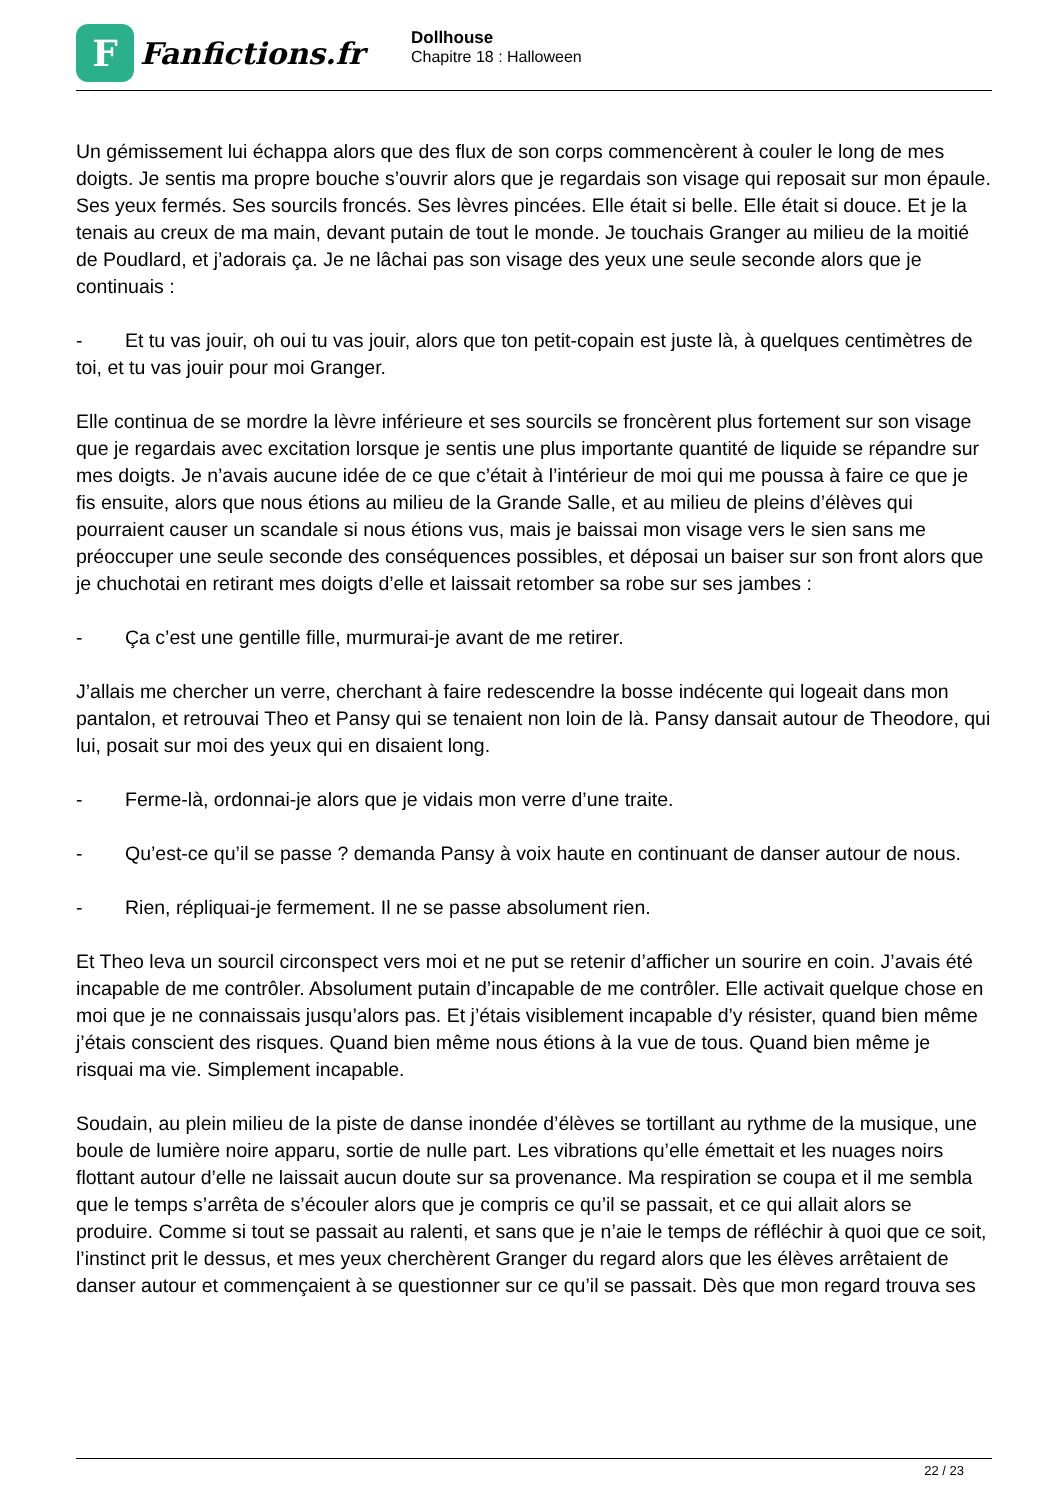F
Fanfictions.fr
Dollhouse
Chapitre 18 : Halloween
Un gémissement lui échappa alors que des flux de son corps commencèrent à couler le long de mes doigts. Je sentis ma propre bouche s’ouvrir alors que je regardais son visage qui reposait sur mon épaule. Ses yeux fermés. Ses sourcils froncés. Ses lèvres pincées. Elle était si belle. Elle était si douce. Et je la tenais au creux de ma main, devant putain de tout le monde. Je touchais Granger au milieu de la moitié de Poudlard, et j’adorais ça. Je ne lâchai pas son visage des yeux une seule seconde alors que je continuais :
- Et tu vas jouir, oh oui tu vas jouir, alors que ton petit-copain est juste là, à quelques centimètres de toi, et tu vas jouir pour moi Granger.
Elle continua de se mordre la lèvre inférieure et ses sourcils se froncèrent plus fortement sur son visage que je regardais avec excitation lorsque je sentis une plus importante quantité de liquide se répandre sur mes doigts. Je n’avais aucune idée de ce que c’était à l’intérieur de moi qui me poussa à faire ce que je fis ensuite, alors que nous étions au milieu de la Grande Salle, et au milieu de pleins d’élèves qui pourraient causer un scandale si nous étions vus, mais je baissai mon visage vers le sien sans me préoccuper une seule seconde des conséquences possibles, et déposai un baiser sur son front alors que je chuchotai en retirant mes doigts d’elle et laissait retomber sa robe sur ses jambes :
- Ça c’est une gentille fille, murmurai-je avant de me retirer.
J’allais me chercher un verre, cherchant à faire redescendre la bosse indécente qui logeait dans mon pantalon, et retrouvai Theo et Pansy qui se tenaient non loin de là. Pansy dansait autour de Theodore, qui lui, posait sur moi des yeux qui en disaient long.
- Ferme-là, ordonnai-je alors que je vidais mon verre d’une traite.
- Qu’est-ce qu’il se passe ? demanda Pansy à voix haute en continuant de danser autour de nous.
- Rien, répliquai-je fermement. Il ne se passe absolument rien.
Et Theo leva un sourcil circonspect vers moi et ne put se retenir d’afficher un sourire en coin. J’avais été incapable de me contrôler. Absolument putain d’incapable de me contrôler. Elle activait quelque chose en moi que je ne connaissais jusqu’alors pas. Et j’étais visiblement incapable d’y résister, quand bien même j’étais conscient des risques. Quand bien même nous étions à la vue de tous. Quand bien même je risquai ma vie. Simplement incapable.
Soudain, au plein milieu de la piste de danse inondée d’élèves se tortillant au rythme de la musique, une boule de lumière noire apparu, sortie de nulle part. Les vibrations qu’elle émettait et les nuages noirs flottant autour d’elle ne laissait aucun doute sur sa provenance. Ma respiration se coupa et il me sembla que le temps s’arrêta de s’écouler alors que je compris ce qu’il se passait, et ce qui allait alors se produire. Comme si tout se passait au ralenti, et sans que je n’aie le temps de réfléchir à quoi que ce soit, l’instinct prit le dessus, et mes yeux cherchèrent Granger du regard alors que les élèves arrêtaient de danser autour et commençaient à se questionner sur ce qu’il se passait. Dès que mon regard trouva ses
22 / 23